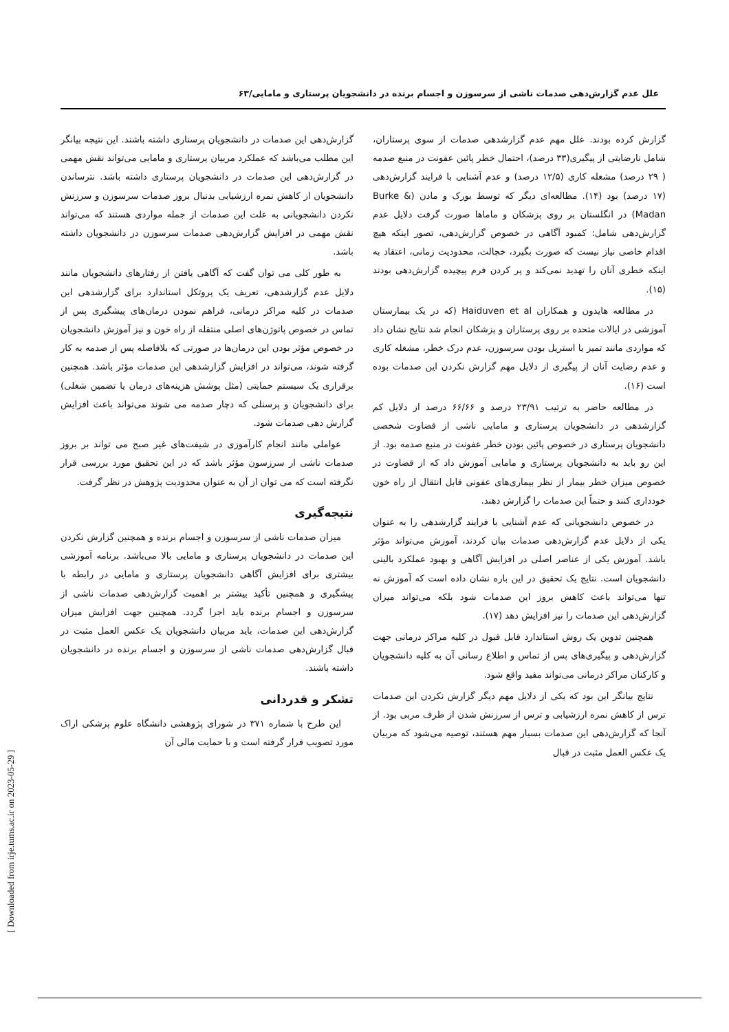علل عدم گزارش‌دهی صدمات ناشی از سرسوزن و اجسام برنده در دانشجویان پرستاری و مامایی/۶۳
گزارش کرده بودند. علل مهم عدم گزارشدهی صدمات از سوی پرستاران، شامل نارضایتی از پیگیری(۳۳ درصد)، احتمال خطر پائین عفونت در منبع صدمه ( ۲۹ درصد) مشغله کاری (۱۲/۵ درصد) و عدم آشنایی با فرایند گزارش‌دهی (۱۷ درصد) بود (۱۴). مطالعه‌ای دیگر که توسط بورک و مادن (Burke & Madan) در انگلستان بر روی پزشکان و ماماها صورت گرفت دلایل عدم گزارش‌دهی شامل: کمبود آگاهی در خصوص گزارش‌دهی، تصور اینکه هیچ اقدام خاصی نیاز نیست که صورت بگیرد، خجالت، محدودیت زمانی، اعتقاد به اینکه خطری آنان را تهدید نمی‌کند و پر کردن فرم پیچیده گزارش‌دهی بودند (۱۵).
در مطالعه هایدون و همکاران Haiduven et al (که در یک بیمارستان آموزشی در ایالات متحده بر روی پرستاران و پزشکان انجام شد نتایج نشان داد که مواردی مانند تمیز یا استریل بودن سرسوزن، عدم درک خطر، مشغله کاری و عدم رضایت آنان از پیگیری از دلایل مهم گزارش نکردن این صدمات بوده است (۱۶).
در مطالعه حاضر به ترتیب ۲۳/۹۱ درصد و ۶۶/۶۶ درصد از دلایل کم گزارشدهی در دانشجویان پرستاری و مامایی ناشی از قضاوت شخصی دانشجویان پرستاری در خصوص پائین بودن خطر عفونت در منبع صدمه بود. از این رو باید به دانشجویان پرستاری و مامایی آموزش داد که از قضاوت در خصوص میزان خطر بیمار از نظر بیماری‌های عفونی قابل انتقال از راه خون خودداری کنند و حتماً این صدمات را گزارش دهند.
در خصوص دانشجویانی که عدم آشنایی با فرایند گزارشدهی را به عنوان یکی از دلایل عدم گزارش‌دهی صدمات بیان کردند، آموزش می‌تواند مؤثر باشد. آموزش یکی از عناصر اصلی در افزایش آگاهی و بهبود عملکرد بالینی دانشجویان است. نتایج یک تحقیق در این باره نشان داده است که آموزش نه تنها می‌تواند باعث کاهش بروز این صدمات شود بلکه می‌تواند میزان گزارش‌دهی این صدمات را نیز افزایش دهد (۱۷).
همچنین تدوین یک روش استاندارد قابل قبول در کلیه مراکز درمانی جهت گزارش‌دهی و پیگیری‌های پس از تماس و اطلاع رسانی آن به کلیه دانشجویان و کارکنان مراکز درمانی می‌تواند مفید واقع شود.
نتایج بیانگر این بود که یکی از دلایل مهم دیگر گزارش نکردن این صدمات ترس از کاهش نمره ارزشیابی و ترس از سرزنش شدن از طرف مربی بود. از آنجا که گزارش‌دهی این صدمات بسیار مهم هستند، توصیه می‌شود که مربیان یک عکس العمل مثبت در قبال
گزارش‌دهی این صدمات در دانشجویان پرستاری داشته باشند. این نتیجه بیانگر این مطلب می‌باشد که عملکرد مربیان پرستاری و مامایی می‌تواند نقش مهمی در گزارش‌دهی این صدمات در دانشجویان پرستاری داشته باشد. نترساندن دانشجویان از کاهش نمره ارزشیابی بدنبال بروز صدمات سرسوزن و سرزنش نکردن دانشجویانی به علت این صدمات از جمله مواردی هستند که می‌تواند نقش مهمی در افزایش گزارش‌دهی صدمات سرسوزن در دانشجویان داشته باشد.
به طور کلی می توان گفت که آگاهی یافتن از رفتارهای دانشجویان مانند دلایل عدم گزارشدهی، تعریف یک پروتکل استاندارد برای گزارشدهی این صدمات در کلیه مراکز درمانی، فراهم نمودن درمان‌های پیشگیری پس از تماس در خصوص پاتوژن‌های اصلی منتقله از راه خون و نیز آموزش دانشجویان در خصوص مؤثر بودن این درمان‌ها در صورتی که بلافاصله پس از صدمه به کار گرفته شوند، می‌تواند در افزایش گزارشدهی این صدمات مؤثر باشد. همچنین برقراری یک سیستم حمایتی (مثل پوشش هزینه‌های درمان یا تضمین شغلی) برای دانشجویان و پرسنلی که دچار صدمه می شوند می‌تواند باعث افزایش گزارش دهی صدمات شود.
عواملی مانند انجام کارآموزی در شیفت‌های غیر صبح می تواند بر بروز صدمات ناشی ار سرزسون مؤثر باشد که در این تحقیق مورد بررسی قرار نگرفته است که می توان از آن به عنوان محدودیت پژوهش در نظر گرفت.
نتیجه‌گیری
میزان صدمات ناشی از سرسوزن و اجسام برنده و همچنین گزارش نکردن این صدمات در دانشجویان پرستاری و مامایی بالا می‌باشد. برنامه آموزشی بیشتری برای افزایش آگاهی دانشجویان پرستاری و مامایی در رابطه با پیشگیری و همچنین تأکید بیشتر بر اهمیت گزارش‌دهی صدمات ناشی از سرسوزن و اجسام برنده باید اجرا گردد. همچنین جهت افزایش میزان گزارش‌دهی این صدمات، باید مربیان دانشجویان یک عکس العمل مثبت در قبال گزارش‌دهی صدمات ناشی از سرسوزن و اجسام برنده در دانشجویان داشته باشند.
تشکر و قدردانی
این طرح با شماره ۳۷۱ در شورای پژوهشی دانشگاه علوم پزشکی اراک مورد تصویب قرار گرفته است و با حمایت مالی آن
[ Downloaded from irje.tums.ac.ir on 2023-05-29 ]